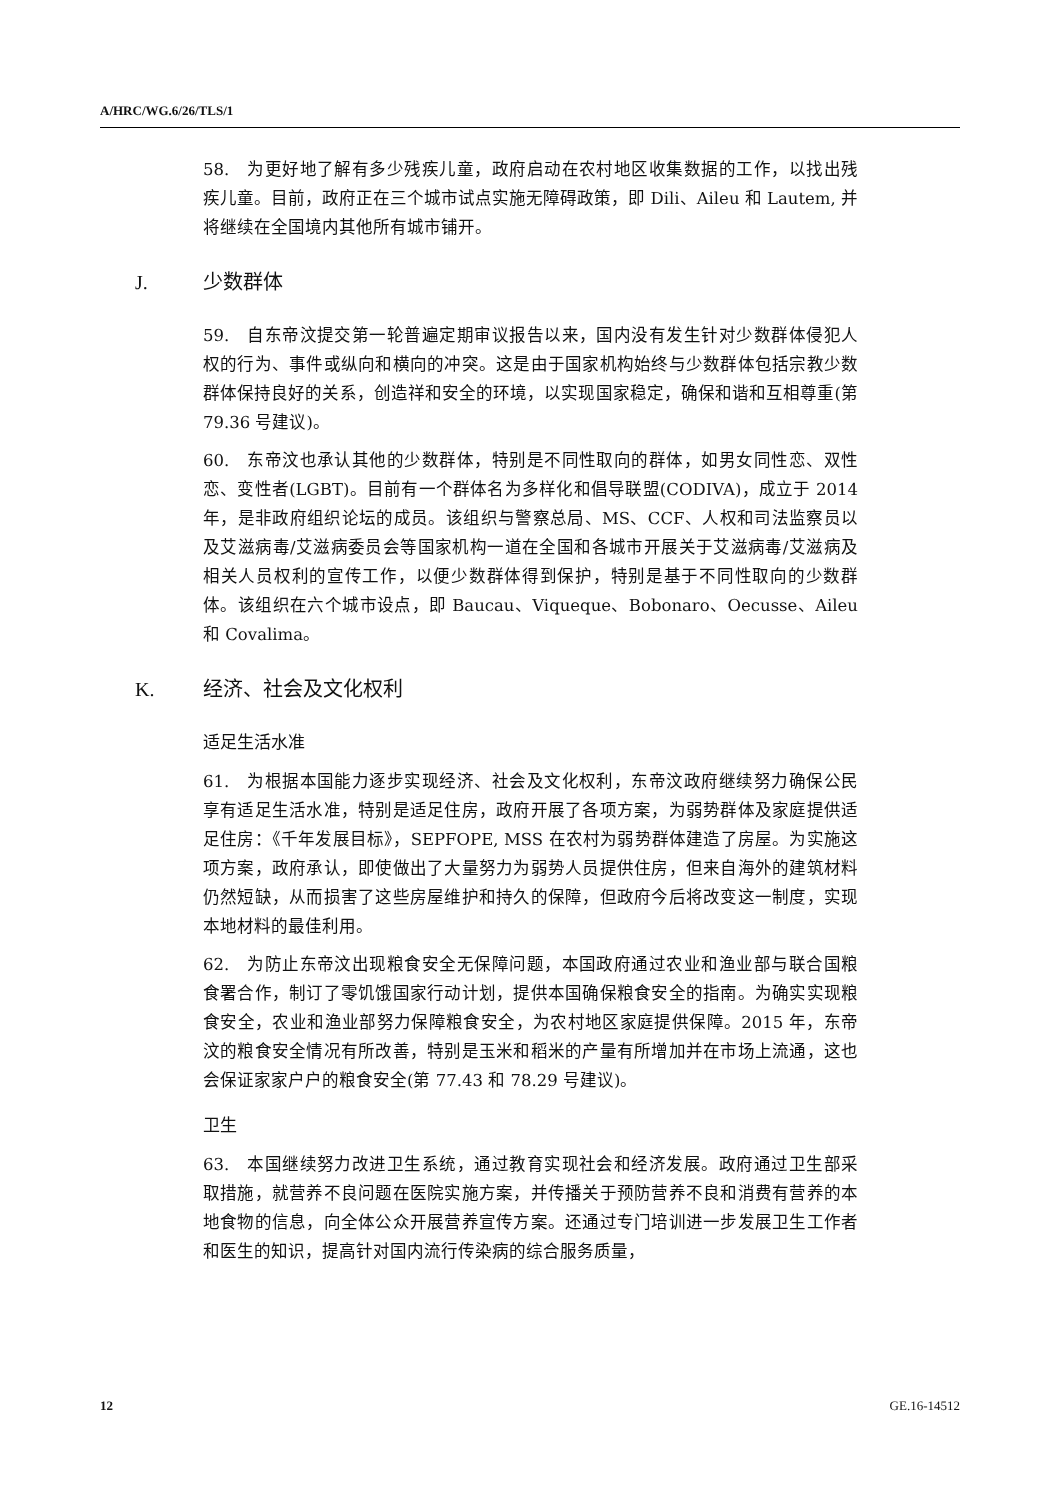A/HRC/WG.6/26/TLS/1
58.　为更好地了解有多少残疾儿童，政府启动在农村地区收集数据的工作，以找出残疾儿童。目前，政府正在三个城市试点实施无障碍政策，即 Dili、Aileu 和 Lautem, 并将继续在全国境内其他所有城市铺开。
J. 少数群体
59.　自东帝汶提交第一轮普遍定期审议报告以来，国内没有发生针对少数群体侵犯人权的行为、事件或纵向和横向的冲突。这是由于国家机构始终与少数群体包括宗教少数群体保持良好的关系，创造祥和安全的环境，以实现国家稳定，确保和谐和互相尊重(第 79.36 号建议)。
60.　东帝汶也承认其他的少数群体，特别是不同性取向的群体，如男女同性恋、双性恋、变性者(LGBT)。目前有一个群体名为多样化和倡导联盟(CODIVA)，成立于 2014 年，是非政府组织论坛的成员。该组织与警察总局、MS、CCF、人权和司法监察员以及艾滋病毒/艾滋病委员会等国家机构一道在全国和各城市开展关于艾滋病毒/艾滋病及相关人员权利的宣传工作，以便少数群体得到保护，特别是基于不同性取向的少数群体。该组织在六个城市设点，即 Baucau、Viqueque、Bobonaro、Oecusse、Aileu 和 Covalima。
K. 经济、社会及文化权利
适足生活水准
61.　为根据本国能力逐步实现经济、社会及文化权利，东帝汶政府继续努力确保公民享有适足生活水准，特别是适足住房，政府开展了各项方案，为弱势群体及家庭提供适足住房：《千年发展目标》，SEPFOPE, MSS 在农村为弱势群体建造了房屋。为实施这项方案，政府承认，即使做出了大量努力为弱势人员提供住房，但来自海外的建筑材料仍然短缺，从而损害了这些房屋维护和持久的保障，但政府今后将改变这一制度，实现本地材料的最佳利用。
62.　为防止东帝汶出现粮食安全无保障问题，本国政府通过农业和渔业部与联合国粮食署合作，制订了零饥饿国家行动计划，提供本国确保粮食安全的指南。为确实实现粮食安全，农业和渔业部努力保障粮食安全，为农村地区家庭提供保障。2015 年，东帝汶的粮食安全情况有所改善，特别是玉米和稻米的产量有所增加并在市场上流通，这也会保证家家户户的粮食安全(第 77.43 和 78.29 号建议)。
卫生
63.　本国继续努力改进卫生系统，通过教育实现社会和经济发展。政府通过卫生部采取措施，就营养不良问题在医院实施方案，并传播关于预防营养不良和消费有营养的本地食物的信息，向全体公众开展营养宣传方案。还通过专门培训进一步发展卫生工作者和医生的知识，提高针对国内流行传染病的综合服务质量，
12 GE.16-14512